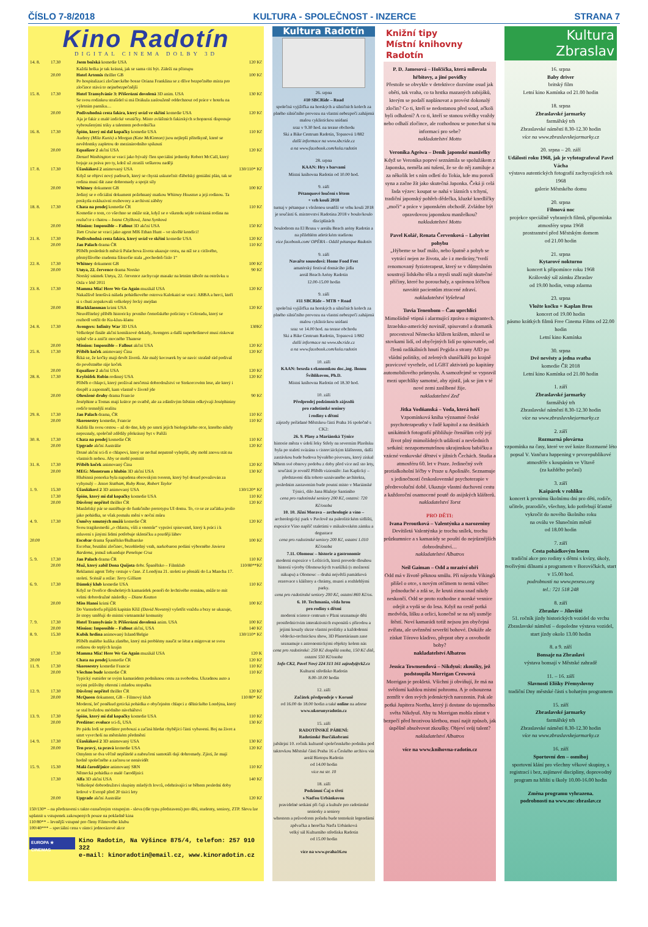ČÍSLO 7-8/2018 KULTURA - SPOLEČNOST - INZERCE STRANA 7
Kino Radotín
DIGITAL CINEMA DOLBY 3D
| 14. 8. | 17.30 | Jsem božská komedie USA Každá holka je tak krásná, jak se sama cítí být. Záleží na přístupu | 120 Kč |
| | 20.00 | Hotel Artemis thriller GB Po hospitalizaci zločineckého bosse Oriana Franklina se z dříve bezpečného místa pro zločince stává to nejnebezpečnější | 100 Kč |
| 15. 8. | 17.30 | Hotel Transylvánie 3: Příšerózní dovolená 3D anim. USA Se svou rodinkou strašidel si má Drákula zaslouženě oddechnout od práce v hotelu na výletním parníku… | 130 Kč |
| | 20.00 | Podivuhodná cesta fakíra, který uvízl ve skříni komedie USA Aja je fakír z malé indické vesničky. Místo zvláštních fakírských schopností disponuje vybroušenými triky a talentem podvodníčka | 120 Kč |
| 16. 8. | 17.30 | Špión, který mi dal kopačky komedie USA Audrey (Mila Kunis) a Morgan (Kate McKinnon) jsou nejlepší přítelkyně, které se nevědomky zapletou do mezinárodního spiknutí | 110 Kč |
| | 20.00 | Equalizer 2 akční USA Denzel Washington se vrací jako bývalý člen speciální jednotky Robert McCall, který bojuje za práva pro ty, kdož už ztratili veškerou naději | 120 Kč |
| 17. 8. | 17.30 | Úžasňákovi 2 animovaný USA Když se objeví nový padouch, který se chystá uskutečnit ďábelský geniální plán, tak se rodina musí dát zase dohromady a spojit síly | 130/110* Kč |
| | 20.00 | Whitney dokument GB Jediný se o oficiální dokument požehnaný matkou Whitney Houston a její rodinou. Ta poskytla exkluzivní rozhovory a archivní záběry | 100 Kč |
| 18. 8. | 17.30 | Chata na prodej komedie ČR Komedie o tom, co všechno se může stát, když se o víkendu sejde svérázná rodina na rozlučce s chatou – Ivana Chýlková, Jana Synková | 110 Kč |
| | 20.00 | Mission: Impossible – Fallout 3D akční USA Tom Cruise se vrací jako agent MI6 Ethan Hunt – ve skvělé kondici! | 150 Kč |
| 21. 8. | 17.30 | Podivuhodná cesta fakíra, který uvízl ve skříni komedie USA | 120 Kč |
| | 20.00 | Jan Palach drama ČR Příběh posledních měsíců Palachova života ukazuje cestu, na níž se z citlivého, přemýšlivého studenta filozofie stala „pochodeň číslo 1“ | 110 Kč |
| 22. 8. | 17.30 | Whitney dokument GB | 100 Kč |
| | 20.00 | Utøya, 22. července drama Norsko Norský snímek Utøya, 22. července zachycuje masakr na letním táboře na ostrůvku u Osla v létě 2011 | 90 Kč |
| 23. 8. | 17.30 | Mamma Mia! Here We Go Again muzikál USA Nakažlivě lenošivá nálada pohádkového ostrova Kalokairi se vrací: ABBA a herci, kteří si s chutí zopakovali velkolepý řecký mejdan | 120 Kč |
| | 20.00 | Blackklansman krimi USA Neuvěřitelný příběh historicky prvního černošského policisty v Coloradu, který se rozhodl vetřít do Ku-klux-klanu | 120 Kč |
| 24. 8. | 17.30 | Avengers: Infinity War 3D USA Velkolepé finále akční komiksové dekády, Avengers a další superhrdinové musí riskovat úplně vše a zničit mocného Thanose | 130Kč |
| | 20.00 | Mission: Impossible – Fallout akční USA | 120 Kč |
| 25. 8. | 17.30 | Příběh koček animovaný Čína Říká se, že kočky mají devět životů. Ale malý kocourek by se navíc strašně rád podíval do pověstného ráje koček | 120 Kč |
| | 20.00 | Equalizer 2 akční USA | 120 Kč |
| 28. 8. | 17.30 | Kryštůfek Robin rodinný USA Příběh o chlapci, který prožíval nesčetná dobrodružství ve Stokorcovém lese, ale který i dospěl a zapomněl, kam vlastně v životě jde | 120 Kč |
| | 20.00 | Ohrožené druhy drama Francie Joséphine a Tomas mají krátce po svatbě, ale za zdánlivým štěstím odkrývají Joséphininy rodiče temnější realitu | 90 Kč |
| 29. 8. | 17.30 | Jan Palach drama, ČR | 110 Kč |
| | 20.00 | Skorosestry komedie, Francie Každá šla svou cestou – až do dne, kdy po smrti jejich biologického otce, kterého nikdy nepoznaly, společně zdědily překrásný byt v Paříži | 110 Kč |
| 30. 8. | 17.30 | Chata na prodej komedie ČR | 110 Kč |
| | 20.00 | Upgrade akční Austrálie Drsné akční sci-fi o chlapovi, který se nechal nepatrně vylepšit, aby mohl znovu stát na vlastních nohou. Aby se mohl pomstít | 120 Kč |
| 31. 8. | 17.30 | Příběh koček animovaný Čína | 120 Kč |
| | 20.00 | MEG: Monstrum z hlubin 3D akční USA Hlubinná ponorka byla napadena obrovským tvorem, který byl dosud považován za vyhynulý – Jason Statham, Ruby Rose, Robert Taylor | 130 Kč |
| 1. 9. | 15.30 | Úžasňákovi 2 3D animovaný USA | 130/120* Kč |
| | 17.30 | Špión, který mi dal kopačky komedie USA | 110 Kč |
| | 20.00 | Důvěrný nepřítel thriller ČR Manželský pár se nastěhuje do funkčního prototypu UI domu. To, co se ze začátku jevilo jako pohádka, se však pomalu mění v noční můru | 120 Kč |
| 4. 9. | 17.30 | Úsměvy smutných mužů komedie ČR Svou tragikomedii „o chlastu, vůli a vnemůr“ vypráví spisovatel, který k práci i k mluvení s jinými lidmi potřebuje skleničku a později láhev | 120 Kč |
| 20.00 | | Escobar drama Španělsko/Bulharsko Escobar, brutální zločinec, bezohledný vrah, narkobaron podání výborného Javiera Bardema , jemuž sekunduje Penelope Cruz | 100 Kč |
| 5. 9. | 17.30 | Jan Palach drama ČR | 110 Kč |
| | 20.00 | Muž, který zabil Dona Quijota dobr. Španělsko – Filmklub Reklamní agent Toby cestuje v čase. Z Londýna 21. století se přenáší do La Mancha 17. století. Scénář a režie: Terry Gilliam | 110/80**Kč |
| 6. 9. | 17.30 | Dámský klub komedie USA Když se čtveřice dlouholetých kamarádek ponoří do lechtivého románu, může to mít velmi dobrodružné následky – Diane Keaton | 110 Kč |
| | 20.00 | Miss Hanoi krimi ČR Do Varnsdorfu přijíždí kapitán Kříž (David Novotný) vyšetřit vraždu a brzy se ukazuje, že stopy směřují do místní vietnamské komunity | 100 Kč |
| 7. 9. | 17.30 | Hotel Transylvánie 3: Příšerózní dovolená anim. USA | 100 Kč |
| | 20.00 | Mission: Impossible – Fallout akční, USA | 140 Kč |
| 8. 9. | 15.30 | Kubík hrdina animovaný Island/Belgie Příběh malého kulíka zlatého, který má problémy naučit se létat a migrovat se svou rodinou do teplých krajin | 130/110* Kč |
| | 17.30 | Mamma Mia! Here We Go Again muzikál USA | 120 K |
| 20.00 | | Chata na prodej komedie ČR | 120 Kč |
| 11. 9. | 17.30 | Skorosestry komedie Francie | 110 Kč |
| | 20.00 | Všechno bude komedie ČR Typický outsider se svým kamarádem podniknou cestu za svobodou. Ukradnou auto a svými průšvihy ohromí i mladou stopařku | 110 Kč |
| 12. 9. | 17.30 | Důvěrný nepřítel thriller ČR | 120 Kč |
| | 20.00 | McQueen dokument, GB – Filmový klub Moderní, leč poněkud gotická pohádka o obyčejném chlapci z dělnického Londýna, který se stal hvězdou módního návrhářství | 110/80* Kč |
| 13. 9. | 17.30 | Špión, který mi dal kopačky komedie USA | 110 Kč |
| | 20.00 | Predátor: evoluce sci-fi, USA Po pádu lodi se predátor probouzí a začíná hledat chybějící části vybavení. Boj na život a smrt vyvrcholí na městském předměstí | 130 Kč |
| 14. 9. | 17.30 | Úžasňákovi 2 3D animovaný USA | 130 Kč |
| | 20.00 | Ten pravý, ta pravá komedie USA Omylem se dva věčně nepřátelé a nabručení samotáři dají dohromady. Zjistí, že mají hodně společného a začnou se nenávidět | 120 Kč |
| 15. 9. | 15.30 | Malá čarodějnice animovaný SRN Německá pohádka o malé čarodějnici | 110 Kč |
| | 17.30 | Alfa 3D akční USA Velkolepé dobrodružství skupiny mladých lovců, odehrávající se během poslední doby ledové v Evropě před 20 tisíci lety | 140 Kč |
| | 20.00 | Upgrade akční Austrálie | 120 Kč |
150/130* – na představení s takto označeným vstupným - sleva (dle typu představení) pro děti, studenty, seniory, ZTP. Slevu lze uplatnit u vstupenek zakoupených pouze na pokladně kina
110/80** – levnější vstupné pro členy Filmového klubu
100/40*** – speciální cena v rámci jednorázové akce
EUROPA ★ CINEMAS
Kino Radotín, Na Výšince 875/4, telefon: 257 910 322
e-mail: kinoradotin@email.cz, www.kinoradotin.cz
Kultura Radotín
26. srpna
#10 SBCRide – Road
společná vyjížďka na horských a silničních kolech za plného silničního provozu na vlastní nebezpečí zahájená malou cyklistickou snídaní
sraz v 9.30 hod. na terase obchodu
Ski a Bike Centrum Radotín, Topasová 1/882
další informace na www.sbcride.cz
a na www.facebook.com/kola.radotin
28. srpna
KAAN: Hry s barvami
Místní knihovna Radotín od 10.00 hod.
9. září
Pétanquové loučení s létem
+ vrh koulí 2018
turnaj v pétanque s vloženou soutěží ve vrhu koulí 2018 je součástí 6. mistrovství Radotína 2018 v boulo/koulo disciplínách
boulodrom na El Brusu v areálu Beach arény Radotín a na přilehlém atletickém stadionu
více facebook.com/ OPĚRA - Oddíl pétanque Radotín
9. září
Navařte sousedovi: Home Food Fest
amatérský festival domácího jídla
areál Beach Arény Radotín
12.00-15.00 hodin
9. září
#11 SBCRide – MTB + Road
společná vyjížďka na horských a silničních kolech za plného silničního provozu na vlastní nebezpečí zahájená malou cyklistickou snídaní
sraz ve 14.00 hod. na terase obchodu
Ski a Bike Centrum Radotín, Topasová 1/882
další informace na www.sbcride.cz
a na www.facebook.com/kola.radotin
10. září
KAAN: beseda s ekonomkou doc.,ing. Ilonou Švihlíkovou, Ph.D.
Místní knihovna Radotín od 18.30 hod.
10. září
Předprodej podzimních zájezdů
pro radotínské seniory
i rodiny s dětmi
zájezdy pořádané Městskou částí Praha 16 společně s CK2:
26. 9. Plasy a Mariánská Týnice
historie města v údolí řeky Střely na severním Plzeňsku byla po staletí svázána s cisterciáckým klášterem, další zastávkou bude budova bývalého pivovaru, který získal během své obnovy podobu z doby před více než sto lety, součástí je rovněž Příběh vizionáře: Jan Kaplický – představení díla tohoto uznávaného architekta, posledním zastavením bude poutní místo v Mariánské Týnici, dílo Jana Blažeje Santiniho
cena pro radotínské seniory 200 Kč, ostatní: 720 Kč/osoba
10. 10. Jižní Morava – archeologie a víno – archeologický park v Pavlově na paleolitickém sídlišti, expozice Víno napříč staletími v mikulovském zámku a degustace
cena pro radotínské seniory 200 Kč, ostatní 1.010 Kč/osoba
7.11. Olomouc – historie a gastronomie
moderní expozice v Lošticích, která provede dlouhou historií výroby Olomouckých tvarůžků (s možností nákupu) a Olomouc – druhá největší památková rezervace s kláštery a chrámy, muzei a rozhlehlými parky.
cena pro radotínské seniory 200 Kč, ostatní 860 Kč/os.
6. 10. Techmania, věda hrou
pro rodiny s dětmi
moderní science centrum v Plzni seznamuje děti prostřednictvím interaktivních exponátů s přírodou a jejími kouzly skrze vlastní prožitky a každodenní vědecko-technickou show, 3D Planetáriaum zase seznamuje s astronomickými objekty kolem nás
cena pro radotínské: 250 Kč dospělá osoba, 150 Kč dítě, ostatní 550 Kč/osoba
Info CK2, Pavel Nový 224 313 161 zajezdy@ck2.cz
Kulturní středisko Radotín
8.00-10.00 hodin
12. září
Začátek předprodeje v Koruně
od 16.00 do 18.00 hodin a také online na adrese www.ukorunyradotin.cz
15. září
RADOTÍNSKÉ PÁBENÍ:
Radotínské Burčákobraní
jubilejní 10. ročník kulturně společenského podniku pod taktovkou Městské části Praha 16 a Českého archivu vín
areál Biotopu Radotín
od 14.00 hodin
více na str. 10
18. září
Podzimní Čaj o třetí
s Naďou Urbánkovou
pravidelné setkání při čaji a kultuře pro radotínské seniorky a seniory
whostem a průvodcem pořadu bude tentokrát legendární zpěvačka a herečka Naďa Urbánková
velký sál Kulturního střediska Radotín
od 15.00 hodin
více na www.praha16.eu
Knižní tipy
Místní knihovny
Radotín
P. D. Jamesová – Holčička, která milovala hřbitovy, a jiné povídky
Přestože se obvykle v detektivce dozvíme osud jak oběti, tak vraha, co ta hrstka mazaných zabijáků, kterým se podaří naplánovat a provést dokonalý zločin? Co ti, kteří se nedostanou před soud, ačkoli byli odhaleni? A co ti, kteří se stanou svědky vraždy nebo odhalí zločince, ale rozhodnou se ponechat si tu informaci pro sebe?
nakladatelství Motto
Veronika Ageiwa – Deník japonské manželky
Když se Veronika poprvé seznámila se spolužákem z Japonska, neměla ani tušení, že se do něj zamiluje a za několik let s ním odletí do Tokia, kde mu porodí syna a začne žít jako skutečná Japonka. Čeká ji celá řada výzev: koupat se nahá v lázních s tchyní, tradiční japonský pohřeb dědečka, kluzké knedlíčky „moči“ a práce v japonském obchodě. Zvládne být opravdovou japonskou manželkou?
nakladatelství Motto
Pavel Kolář, Renata Červenková – Labyrint pohybu
„Hýbeme se buď málo, nebo špatně a pohyb se vytrácí nejen ze života, ale i z medicíny,“tvrdí renomovaný fyzioterapeut, který se v důmyslném soustrojí lidského těla a mysli snaží najít skutečné příčiny, které ho porouchaly, a správnou léčbou navrátit pacientům ztracené zdraví.
nakladatelství Vyšehrad
Tuvia Tenenbom – Čau uprchlíci
Mimořádně vtipná i alarmující zpráva o migrantech. Izraelsko-americký novinář, spisovatel a dramatik procestoval Německo křížem krážem, mluvil se stovkami lidí, od obyčejných lidí po spisovatele, od členů radikálních hnutí Pegida a strany AfD po vládní politiky, od zelených sluníčkářů po krajně pravicové vyvrhele, od LGBT aktivistů po kapitány automobilového průmyslu. A samozřejmě se vypravil mezi uprchlíky samotné, aby zjistil, jak se jim v té nové zemi zaslíbené žije.
nakladatelství Zeď
Jitka Vodňanská – Voda, která hoří
Vzpomínková kniha významné české psychoterapeutky v řadě kapitol a na desítkách unikátních fotografií přibližuje čtenářům celý její život plný mimořádných událostí a nevšedních setkání: nezapomenutelnou ukrajinskou babičku a vzácné venkovské dětství v jižních Čechách. Studia a atmosféru 60. let v Praze. Jedinečný svět protialkoholní léčby v Praze u Apolináře. Seznamuje s jedinečností československé psychoterapie v předrevoluční době. Ukazuje vlastní duchovní cestu a každoroční osamocené poutě do asijských klášterů.
nakladatelství Torst
PRO DĚTI:
Ivana Peroutková – Valentýnka a narozeniny
Devítiletá Valentýnka je trochu snílek, trochu průzkumnice a s kamarády se pouští do nejrůznějších dobrodružství…
nakladatelství Albatros
Neil Gaiman – Odd a mraziví obři
Odd má v životě pěknou smůlu. Při nájezdu Vikingů přišel o otce, s novým otčímem to nemá vůbec jednoduché a zdá se, že krutá zima snad nikdy neskončí. Odd se proto rozhodne z norské vesnice odejít a vydá se do lesa. Když na cestě potká medvěda, lišku a orlici, konečně se na něj usměje štěstí. Noví kamarádi totiž nejsou jen obyčejná zvířata, ale uvěznění severští bohové. Dokáže ale získat Tórovo kladivo, přeprat obry a osvobodit bohy?
nakladatelství Albatros
Jessica Townsendová – Nikdyuš: zkoušky, jež podstoupila Morrigan Crowová
Morrigan je prokletá. Všichni ji obviňují, že má na svědomí každou místní pohromu. A je odsouzena zemřít v den svých jedenáctých narozenin. Pak ale potká Jupitera Northa, který ji dostane do tajemného světa Nikdyuš. Aby tu Morrigan mohla zůstat v bezpečí před hrozivou kletbou, musí najít způsob, jak úspěšně absolvovat zkoušky. Objeví svůj talent?
nakladatelství Albatros
více na www.knihovna-radotin.cz
Kultura
Zbraslav
16. srpna
Baby driver
britský film
Letní kino Kamínka od 21.00 hodin
18. srpna
Zbraslavské jarmarky
farmářský trh
Zbraslavské náměstí 8.30-12.30 hodin
více na www.zbraslavskejarmarky.cz
20. srpna – 20. září
Události roku 1968, jak je vyfotografoval Pavel Vácha
výstava autentických fotografií zachycujících rok 1968
galerie Městského domu
20. srpna
Filmová noc
projekce speciálně vybraných filmů, připomínka atmosféry srpna 1968
prostranství před Městským domem
od 21.00 hodin
21. srpna
Kytarové nokturno
koncert k připomínce roku 1968
Královský sál zámku Zbraslav
od 19.00 hodin, vstup zdarma
23. srpna
Vložte kočku + Kaplan Bros
koncert od 19.00 hodin
pásmo krátkých filmů Free Cinema Films od 22.00 hodin
Letní kino Kamínka
30. srpna
Dvě nevěsty a jedna svatba
komedie ČR 2018
Letní kino Kamínka od 21.00 hodin
1. září
Zbraslavské jarmarky
farmářský trh
Zbraslavské náměstí 8.30-12.30 hodin
více na www.zbraslavskejarmarky.cz
2. září
Rozmarná plovárna
vzpomínka na časy, které ve své knize Rozmarné léto popsal V. Vančura happening v prvorepublikové atmosféře s koupáním ve Vltavě
(za každého počasí)
3. září
Kašpárek v rohlíku
koncert k prvnímu školnímu dni pro děti, rodiče, učitele, prarodiče, všechny, kdo potřebují šťastně vykročit do nového školního roku
na oválu ve Slunečním městě
od 18.00 hodin
7. září
Cesta pohádkovým lesem
tradiční akce pro rodiny s dětmi s kvízy, úkoly, tvořivými dílnami a programem v Borovičkách, start v 15.00 hod.
podrobnosti na www.pexeso.org
tel.: 721 518 248
8. září
Zbraslav – Jíloviště
51. ročník jízdy historických vozidel do vrchu
Zbraslavské náměstí – dopoledne výstava vozidel, start jízdy okolo 13.00 hodin
8. a 9. září
Bonsaje na Zbraslavi
výstava bonsají v Městské zahradě
11. – 16. září
Slavnosti Elišky Přemyslovny
tradiční Dny městské části s bohatým programem
15. září
Zbraslavské jarmarky
farmářský trh
Zbraslavské náměstí 8.30-12.30 hodin
více na www.zbraslavskejarmarky.cz
16. září
Sportovní den – osmiboj
sportovní klání pro všechny věkové skupiny, s registrací i bez, zajímavé discipliny, doprovodný program na hřišti u školy 10.00-16.00 hodin
Změna programu vyhrazena.
podrobnosti na www.mc-zbraslav.cz